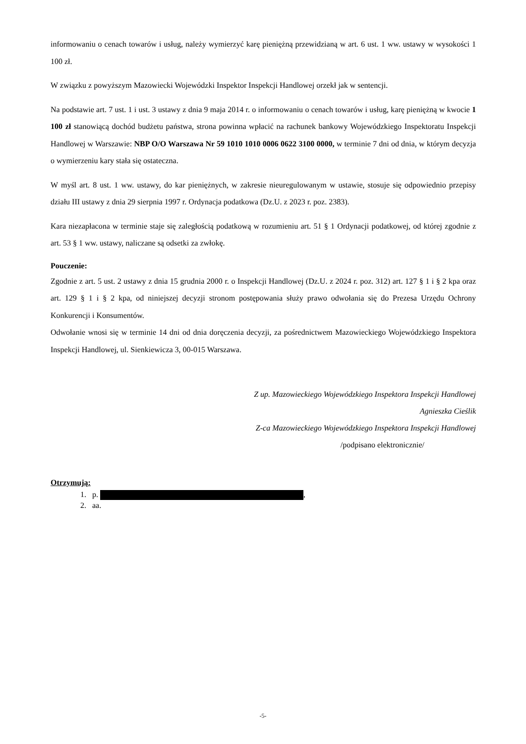informowaniu o cenach towarów i usług, należy wymierzyć karę pieniężną przewidzianą w art. 6 ust. 1 ww. ustawy w wysokości 1 100 zł.
W związku z powyższym Mazowiecki Wojewódzki Inspektor Inspekcji Handlowej orzekł jak w sentencji.
Na podstawie art. 7 ust. 1 i ust. 3 ustawy z dnia 9 maja 2014 r. o informowaniu o cenach towarów i usług, karę pieniężną w kwocie 1 100 zł stanowiącą dochód budżetu państwa, strona powinna wpłacić na rachunek bankowy Wojewódzkiego Inspektoratu Inspekcji Handlowej w Warszawie: NBP O/O Warszawa Nr 59 1010 1010 0006 0622 3100 0000, w terminie 7 dni od dnia, w którym decyzja o wymierzeniu kary stała się ostateczna.
W myśl art. 8 ust. 1 ww. ustawy, do kar pieniężnych, w zakresie nieuregulowanym w ustawie, stosuje się odpowiednio przepisy działu III ustawy z dnia 29 sierpnia 1997 r. Ordynacja podatkowa (Dz.U. z 2023 r. poz. 2383).
Kara niezapłacona w terminie staje się zaległością podatkową w rozumieniu art. 51 § 1 Ordynacji podatkowej, od której zgodnie z art. 53 § 1 ww. ustawy, naliczane są odsetki za zwłokę.
Pouczenie:
Zgodnie z art. 5 ust. 2 ustawy z dnia 15 grudnia 2000 r. o Inspekcji Handlowej (Dz.U. z 2024 r. poz. 312) art. 127 § 1 i § 2 kpa oraz art. 129 § 1 i § 2 kpa, od niniejszej decyzji stronom postępowania służy prawo odwołania się do Prezesa Urzędu Ochrony Konkurencji i Konsumentów.
Odwołanie wnosi się w terminie 14 dni od dnia doręczenia decyzji, za pośrednictwem Mazowieckiego Wojewódzkiego Inspektora Inspekcji Handlowej, ul. Sienkiewicza 3, 00-015 Warszawa.
Z up. Mazowieckiego Wojewódzkiego Inspektora Inspekcji Handlowej
Agnieszka Cieślik
Z-ca Mazowieckiego Wojewódzkiego Inspektora Inspekcji Handlowej
/podpisano elektronicznie/
Otrzymują:
1. p. ,
2. aa.
-5-